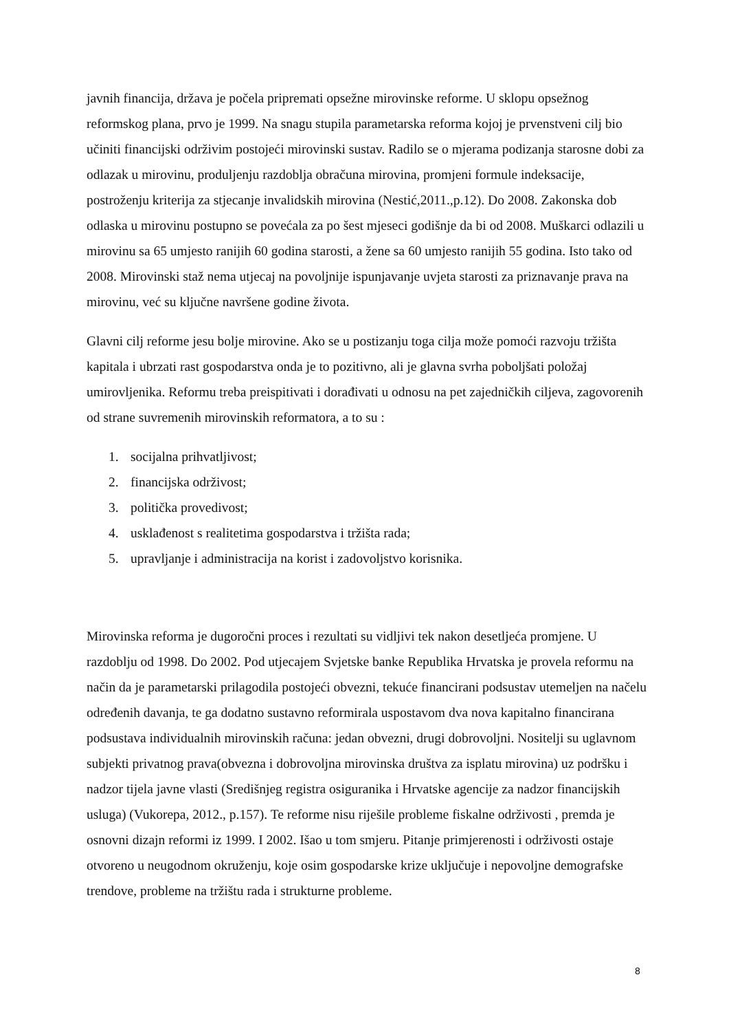javnih financija, država je počela pripremati opsežne mirovinske reforme. U sklopu opsežnog reformskog plana, prvo je 1999. Na snagu stupila parametarska reforma kojoj je prvenstveni cilj bio učiniti financijski održivim postojeći mirovinski sustav. Radilo se o mjerama podizanja starosne dobi za odlazak u mirovinu, produljenju razdoblja obračuna mirovina, promjeni formule indeksacije, postroženju kriterija za stjecanje invalidskih mirovina (Nestić,2011.,p.12). Do 2008. Zakonska dob odlaska u mirovinu postupno se povećala za po šest mjeseci godišnje da bi od 2008. Muškarci odlazili u mirovinu sa 65 umjesto ranijih 60 godina starosti, a žene sa 60 umjesto ranijih 55 godina. Isto tako od 2008. Mirovinski staž nema utjecaj na povoljnije ispunjavanje uvjeta starosti za priznavanje prava na mirovinu, već su ključne navršene godine života.
Glavni cilj reforme jesu bolje mirovine. Ako se u postizanju toga cilja može pomoći razvoju tržišta kapitala i ubrzati rast gospodarstva onda je to pozitivno, ali je glavna svrha poboljšati položaj umirovljenika. Reformu treba preispitivati i dorađivati u odnosu na pet zajedničkih ciljeva, zagovorenih od strane suvremenih mirovinskih reformatora, a to su :
1. socijalna prihvatljivost;
2. financijska održivost;
3. politička provedivost;
4. usklađenost s realitetima gospodarstva i tržišta rada;
5. upravljanje i administracija na korist i zadovoljstvo korisnika.
Mirovinska reforma je dugoročni proces i rezultati su vidljivi tek nakon desetljeća promjene. U razdoblju od 1998. Do 2002. Pod utjecajem Svjetske banke Republika Hrvatska je provela reformu na način da je parametarski prilagodila postojeći obvezni, tekuće financirani podsustav utemeljen na načelu određenih davanja, te ga dodatno sustavno reformirala uspostavom dva nova kapitalno financirana podsustava individualnih mirovinskih računa: jedan obvezni, drugi dobrovoljni. Nositelji su uglavnom subjekti privatnog prava(obvezna i dobrovoljna mirovinska društva za isplatu mirovina) uz podršku i nadzor tijela javne vlasti (Središnjeg registra osiguranika i Hrvatske agencije za nadzor financijskih usluga) (Vukorepa, 2012., p.157). Te reforme nisu riješile probleme fiskalne održivosti , premda je osnovni dizajn reformi iz 1999. I 2002. Išao u tom smjeru. Pitanje primjerenosti i održivosti ostaje otvoreno u neugodnom okruženju, koje osim gospodarske krize uključuje i nepovoljne demografske trendove, probleme na tržištu rada i strukturne probleme.
8